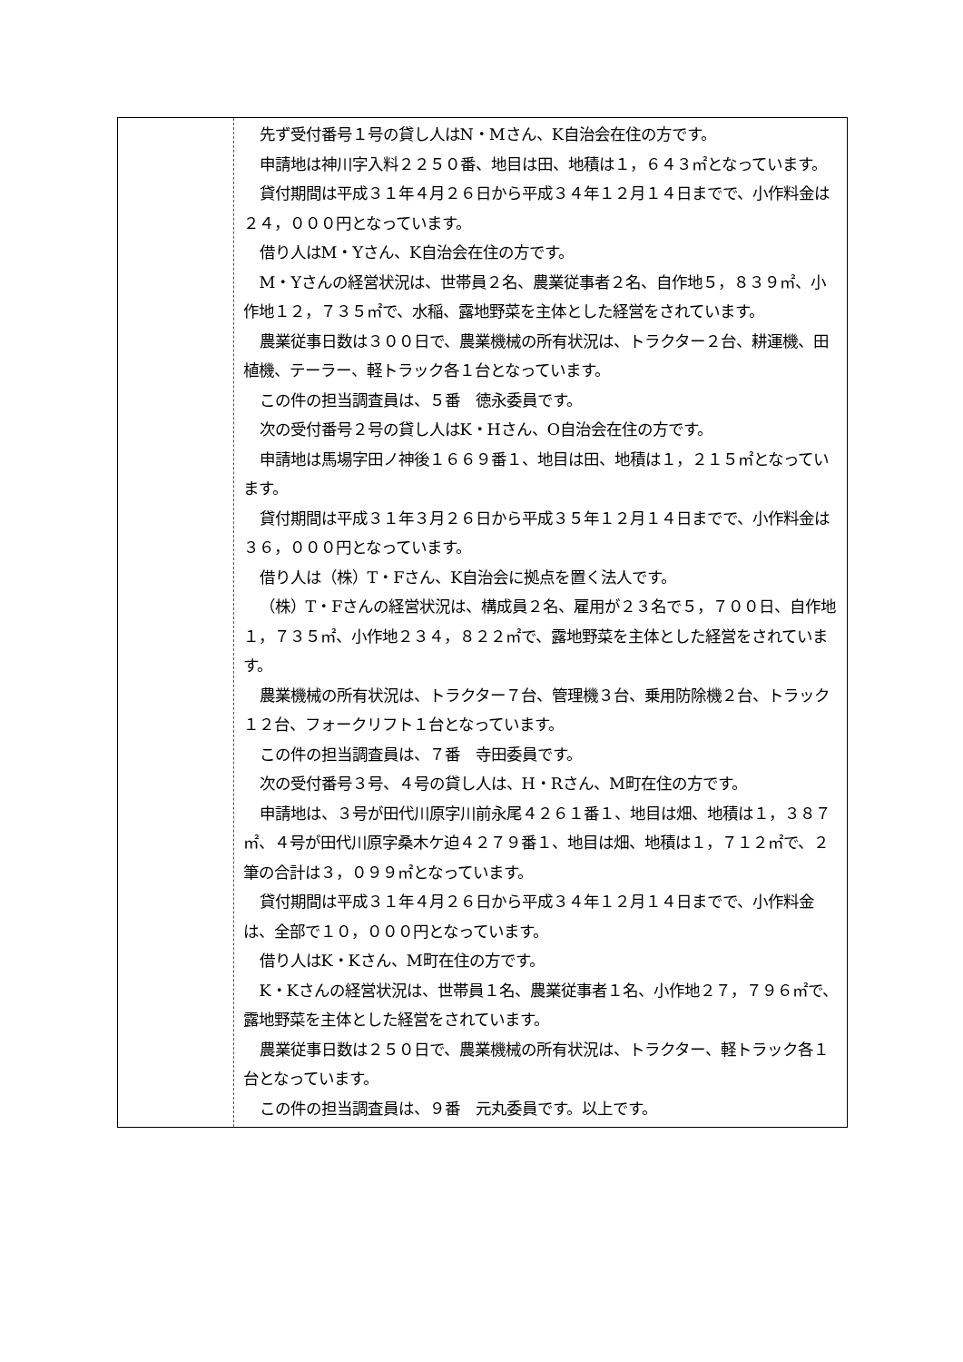| | 先ず受付番号１号の貸し人はN・Mさん、K自治会在住の方です。 申請地は神川字入料２２５０番、地目は田、地積は１，６４３㎡となっています。 貸付期間は平成３１年４月２６日から平成３４年１２月１４日までで、小作料金は２４，０００円となっています。 借り人はM・Yさん、K自治会在住の方です。 M・Yさんの経営状況は、世帯員２名、農業従事者２名、自作地５，８３９㎡、小作地１２，７３５㎡で、水稲、露地野菜を主体とした経営をされています。 農業従事日数は３００日で、農業機械の所有状況は、トラクター２台、耕運機、田植機、テーラー、軽トラック各１台となっています。 この件の担当調査員は、５番 徳永委員です。 次の受付番号２号の貸し人はK・Hさん、O自治会在住の方です。 申請地は馬場字田ノ神後１６６９番１、地目は田、地積は１，２１５㎡となっています。 貸付期間は平成３１年３月２６日から平成３５年１２月１４日までで、小作料金は３６，０００円となっています。 借り人は（株）T・Fさん、K自治会に拠点を置く法人です。 （株）T・Fさんの経営状況は、構成員２名、雇用が２３名で５，７００日、自作地１，７３５㎡、小作地２３４，８２２㎡で、露地野菜を主体とした経営をされています。 農業機械の所有状況は、トラクター７台、管理機３台、乗用防除機２台、トラック１２台、フォークリフト１台となっています。 この件の担当調査員は、７番 寺田委員です。 次の受付番号３号、４号の貸し人は、H・Rさん、M町在住の方です。 申請地は、３号が田代川原字川前永尾４２６１番１、地目は畑、地積は１，３８７㎡、４号が田代川原字桑木ケ迫４２７９番１、地目は畑、地積は１，７１２㎡で、２筆の合計は３，０９９㎡となっています。 貸付期間は平成３１年４月２６日から平成３４年１２月１４日までで、小作料金は、全部で１０，０００円となっています。 借り人はK・Kさん、M町在住の方です。 K・Kさんの経営状況は、世帯員１名、農業従事者１名、小作地２７，７９６㎡で、露地野菜を主体とした経営をされています。 農業従事日数は２５０日で、農業機械の所有状況は、トラクター、軽トラック各１台となっています。 この件の担当調査員は、９番 元丸委員です。以上です。 |